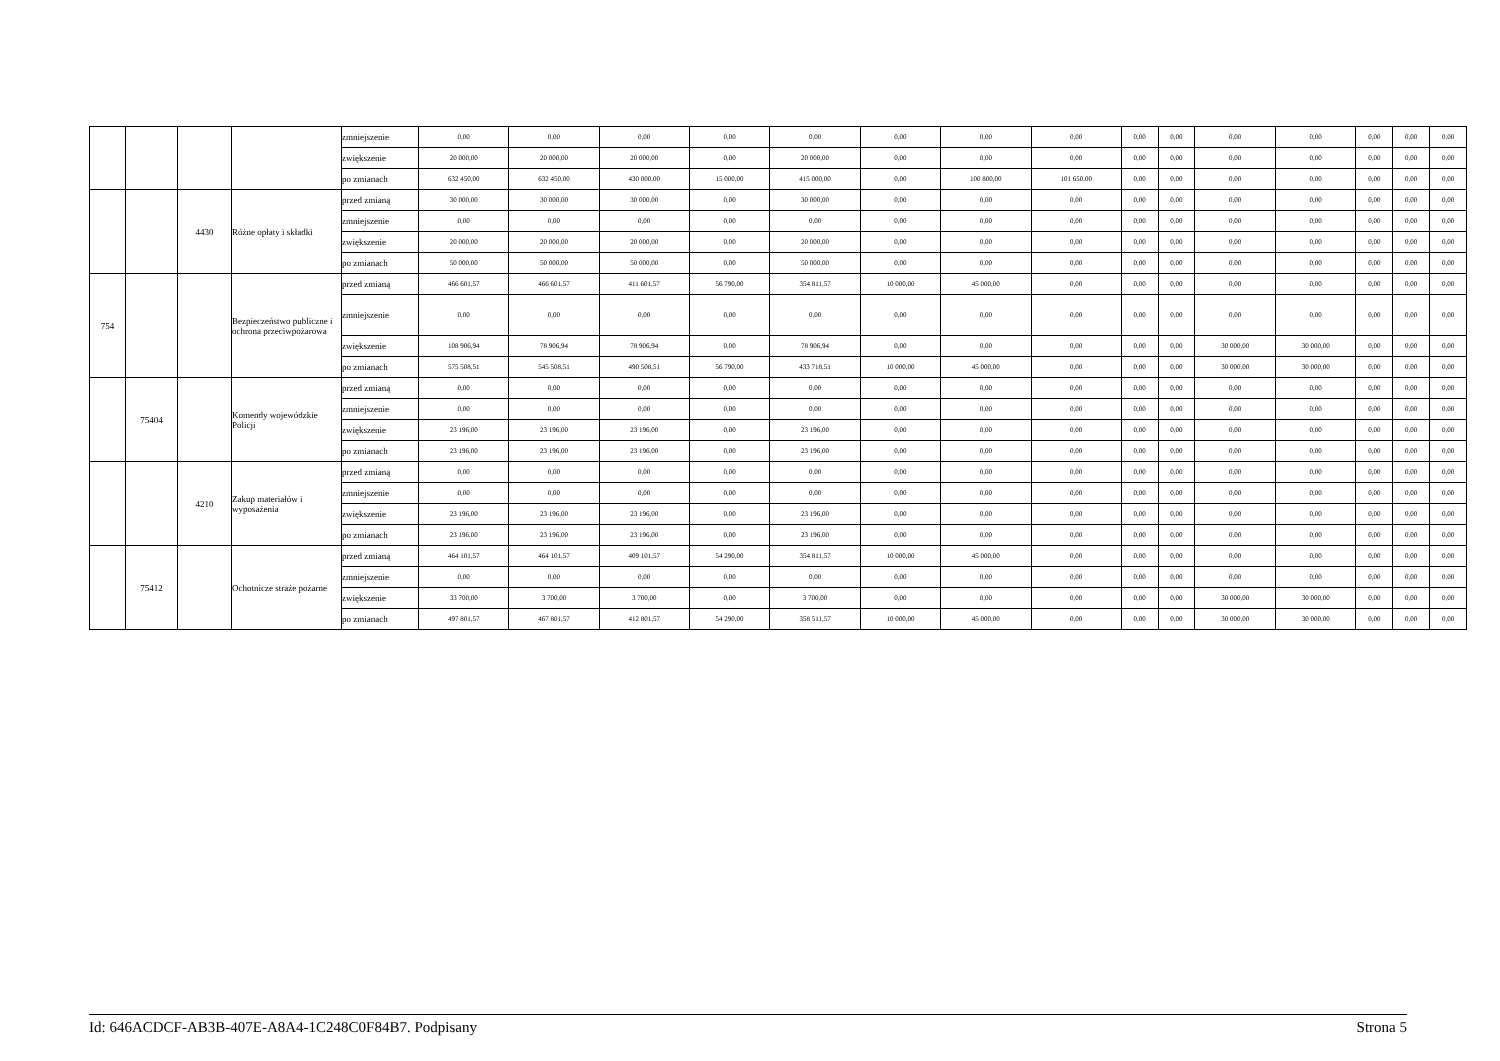| | | | | zmniejszenie | 0,00 | 0,00 | 0,00 | 0,00 | 0,00 | 0,00 | 0,00 | 0,00 | 0,00 | 0,00 | 0,00 | 0,00 | 0,00 | 0,00 | 0,00 |
| | | | | zwiększenie | 20 000,00 | 20 000,00 | 20 000,00 | 0,00 | 20 000,00 | 0,00 | 0,00 | 0,00 | 0,00 | 0,00 | 0,00 | 0,00 | 0,00 | 0,00 | 0,00 |
| | | | | po zmianach | 632 450,00 | 632 450,00 | 430 000,00 | 15 000,00 | 415 000,00 | 0,00 | 100 800,00 | 101 650,00 | 0,00 | 0,00 | 0,00 | 0,00 | 0,00 | 0,00 | 0,00 |
| | | 4430 | Różne opłaty i składki | przed zmianą | 30 000,00 | 30 000,00 | 30 000,00 | 0,00 | 30 000,00 | 0,00 | 0,00 | 0,00 | 0,00 | 0,00 | 0,00 | 0,00 | 0,00 | 0,00 | 0,00 |
| | | | | zmniejszenie | 0,00 | 0,00 | 0,00 | 0,00 | 0,00 | 0,00 | 0,00 | 0,00 | 0,00 | 0,00 | 0,00 | 0,00 | 0,00 | 0,00 | 0,00 |
| | | | | zwiększenie | 20 000,00 | 20 000,00 | 20 000,00 | 0,00 | 20 000,00 | 0,00 | 0,00 | 0,00 | 0,00 | 0,00 | 0,00 | 0,00 | 0,00 | 0,00 | 0,00 |
| | | | | po zmianach | 50 000,00 | 50 000,00 | 50 000,00 | 0,00 | 50 000,00 | 0,00 | 0,00 | 0,00 | 0,00 | 0,00 | 0,00 | 0,00 | 0,00 | 0,00 | 0,00 |
| 754 | | | Bezpieczeństwo publiczne i ochrona przeciwpożarowa | przed zmianą | 466 601,57 | 466 601,57 | 411 601,57 | 56 790,00 | 354 811,57 | 10 000,00 | 45 000,00 | 0,00 | 0,00 | 0,00 | 0,00 | 0,00 | 0,00 | 0,00 | 0,00 |
| | | | | zmniejszenie | 0,00 | 0,00 | 0,00 | 0,00 | 0,00 | 0,00 | 0,00 | 0,00 | 0,00 | 0,00 | 0,00 | 0,00 | 0,00 | 0,00 | 0,00 |
| | | | | zwiększenie | 108 906,94 | 78 906,94 | 78 906,94 | 0,00 | 78 906,94 | 0,00 | 0,00 | 0,00 | 0,00 | 0,00 | 30 000,00 | 30 000,00 | 0,00 | 0,00 | 0,00 |
| | | | | po zmianach | 575 508,51 | 545 508,51 | 490 508,51 | 56 790,00 | 433 718,51 | 10 000,00 | 45 000,00 | 0,00 | 0,00 | 0,00 | 30 000,00 | 30 000,00 | 0,00 | 0,00 | 0,00 |
| | 75404 | | Komendy wojewódzkie Policji | przed zmianą | 0,00 | 0,00 | 0,00 | 0,00 | 0,00 | 0,00 | 0,00 | 0,00 | 0,00 | 0,00 | 0,00 | 0,00 | 0,00 | 0,00 | 0,00 |
| | | | | zmniejszenie | 0,00 | 0,00 | 0,00 | 0,00 | 0,00 | 0,00 | 0,00 | 0,00 | 0,00 | 0,00 | 0,00 | 0,00 | 0,00 | 0,00 | 0,00 |
| | | | | zwiększenie | 23 196,00 | 23 196,00 | 23 196,00 | 0,00 | 23 196,00 | 0,00 | 0,00 | 0,00 | 0,00 | 0,00 | 0,00 | 0,00 | 0,00 | 0,00 | 0,00 |
| | | | | po zmianach | 23 196,00 | 23 196,00 | 23 196,00 | 0,00 | 23 196,00 | 0,00 | 0,00 | 0,00 | 0,00 | 0,00 | 0,00 | 0,00 | 0,00 | 0,00 | 0,00 |
| | | 4210 | Zakup materiałów i wyposażenia | przed zmianą | 0,00 | 0,00 | 0,00 | 0,00 | 0,00 | 0,00 | 0,00 | 0,00 | 0,00 | 0,00 | 0,00 | 0,00 | 0,00 | 0,00 | 0,00 |
| | | | | zmniejszenie | 0,00 | 0,00 | 0,00 | 0,00 | 0,00 | 0,00 | 0,00 | 0,00 | 0,00 | 0,00 | 0,00 | 0,00 | 0,00 | 0,00 | 0,00 |
| | | | | zwiększenie | 23 196,00 | 23 196,00 | 23 196,00 | 0,00 | 23 196,00 | 0,00 | 0,00 | 0,00 | 0,00 | 0,00 | 0,00 | 0,00 | 0,00 | 0,00 | 0,00 |
| | | | | po zmianach | 23 196,00 | 23 196,00 | 23 196,00 | 0,00 | 23 196,00 | 0,00 | 0,00 | 0,00 | 0,00 | 0,00 | 0,00 | 0,00 | 0,00 | 0,00 | 0,00 |
| | 75412 | | Ochotnicze straże pożarne | przed zmianą | 464 101,57 | 464 101,57 | 409 101,57 | 54 290,00 | 354 811,57 | 10 000,00 | 45 000,00 | 0,00 | 0,00 | 0,00 | 0,00 | 0,00 | 0,00 | 0,00 | 0,00 |
| | | | | zmniejszenie | 0,00 | 0,00 | 0,00 | 0,00 | 0,00 | 0,00 | 0,00 | 0,00 | 0,00 | 0,00 | 0,00 | 0,00 | 0,00 | 0,00 | 0,00 |
| | | | | zwiększenie | 33 700,00 | 3 700,00 | 3 700,00 | 0,00 | 3 700,00 | 0,00 | 0,00 | 0,00 | 0,00 | 0,00 | 30 000,00 | 30 000,00 | 0,00 | 0,00 | 0,00 |
| | | | | po zmianach | 497 801,57 | 467 801,57 | 412 801,57 | 54 290,00 | 358 511,57 | 10 000,00 | 45 000,00 | 0,00 | 0,00 | 0,00 | 30 000,00 | 30 000,00 | 0,00 | 0,00 | 0,00 |
Id: 646ACDCF-AB3B-407E-A8A4-1C248C0F84B7. Podpisany Strona 5